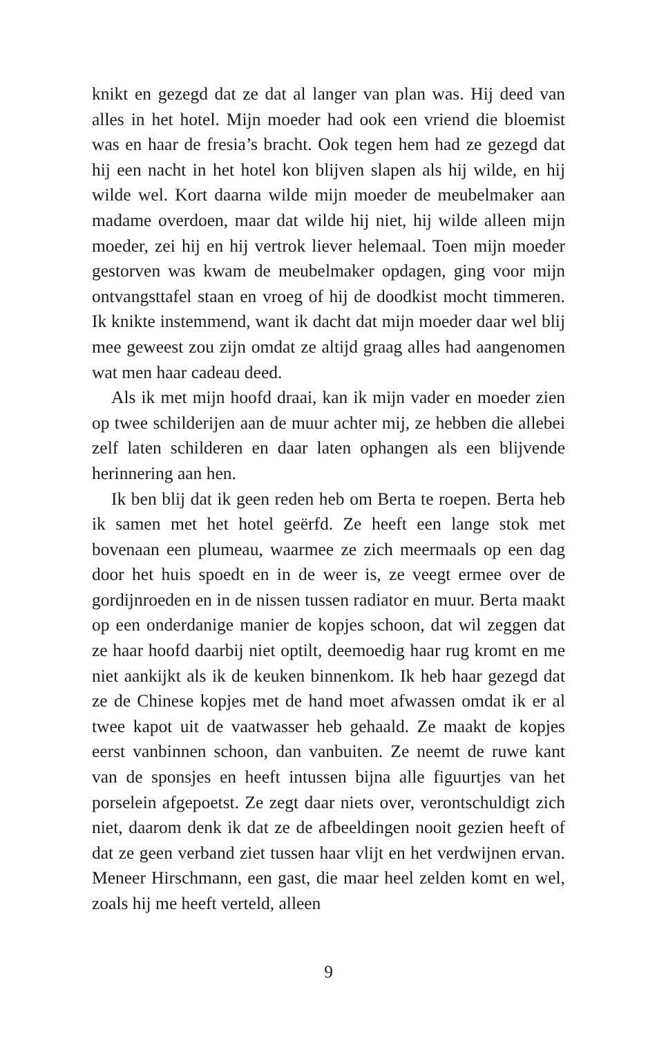knikt en gezegd dat ze dat al langer van plan was. Hij deed van alles in het hotel. Mijn moeder had ook een vriend die bloemist was en haar de fresia’s bracht. Ook tegen hem had ze gezegd dat hij een nacht in het hotel kon blijven slapen als hij wilde, en hij wilde wel. Kort daarna wilde mijn moeder de meubelmaker aan madame overdoen, maar dat wilde hij niet, hij wilde alleen mijn moeder, zei hij en hij vertrok liever helemaal. Toen mijn moeder gestorven was kwam de meubelmaker opdagen, ging voor mijn ontvangsttafel staan en vroeg of hij de doodkist mocht timmeren. Ik knikte instemmend, want ik dacht dat mijn moeder daar wel blij mee geweest zou zijn omdat ze altijd graag alles had aangenomen wat men haar cadeau deed.
Als ik met mijn hoofd draai, kan ik mijn vader en moeder zien op twee schilderijen aan de muur achter mij, ze hebben die allebei zelf laten schilderen en daar laten ophangen als een blijvende herinnering aan hen.
Ik ben blij dat ik geen reden heb om Berta te roepen. Berta heb ik samen met het hotel geërfd. Ze heeft een lange stok met bovenaan een plumeau, waarmee ze zich meermaals op een dag door het huis spoedt en in de weer is, ze veegt ermee over de gordijnroeden en in de nissen tussen radiator en muur. Berta maakt op een onderdanige manier de kopjes schoon, dat wil zeggen dat ze haar hoofd daarbij niet optilt, deemoedig haar rug kromt en me niet aankijkt als ik de keuken binnenkom. Ik heb haar gezegd dat ze de Chinese kopjes met de hand moet afwassen omdat ik er al twee kapot uit de vaatwasser heb gehaald. Ze maakt de kopjes eerst vanbinnen schoon, dan vanbuiten. Ze neemt de ruwe kant van de sponsjes en heeft intussen bijna alle figuurtjes van het porselein afgepoetst. Ze zegt daar niets over, verontschuldigt zich niet, daarom denk ik dat ze de afbeeldingen nooit gezien heeft of dat ze geen verband ziet tussen haar vlijt en het verdwijnen ervan. Meneer Hirschmann, een gast, die maar heel zelden komt en wel, zoals hij me heeft verteld, alleen
9